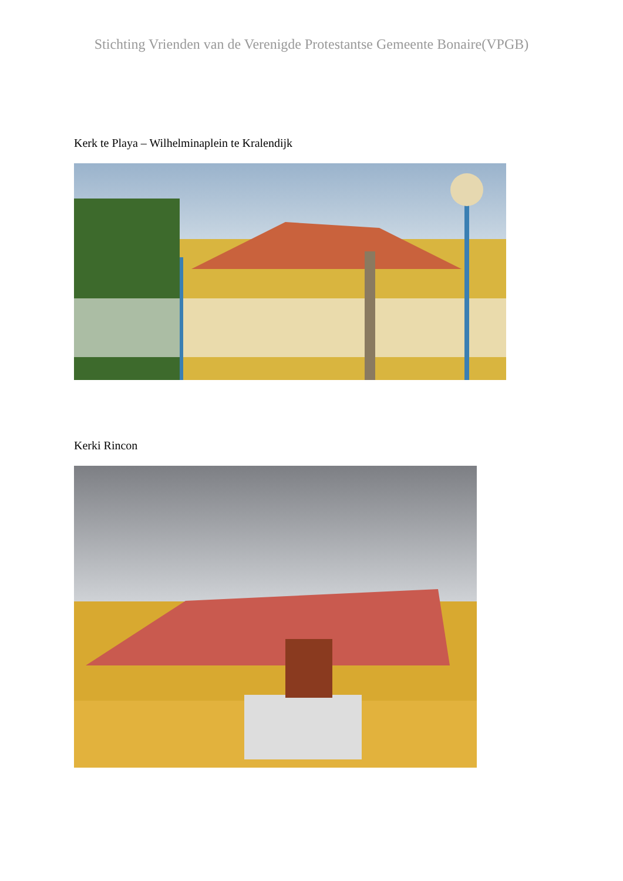Stichting Vrienden van de Verenigde Protestantse Gemeente Bonaire(VPGB)
Kerk te Playa – Wilhelminaplein te Kralendijk
Kerki Rincon